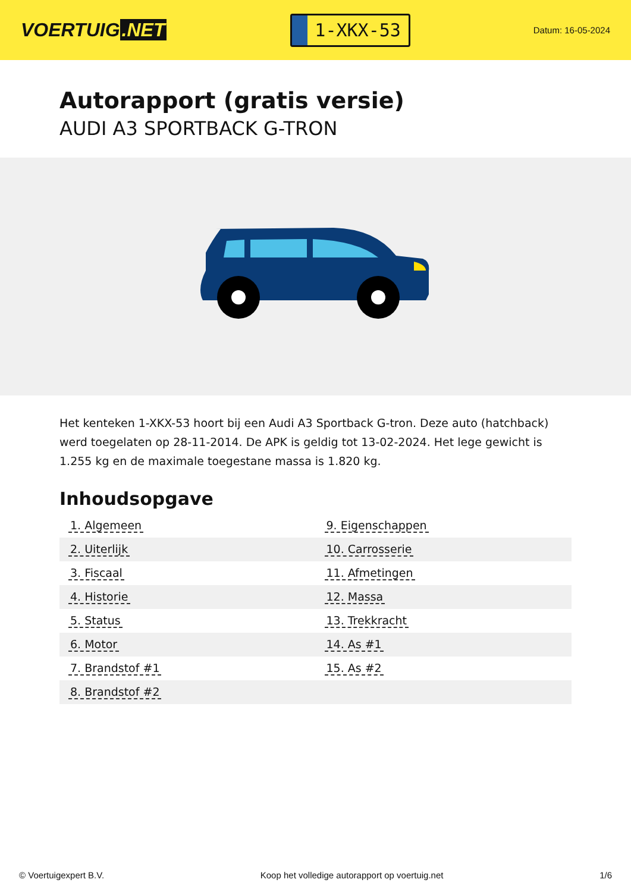VOERTUIG.NET
1-XKX-53
Datum: 16-05-2024
Autorapport (gratis versie)
AUDI A3 SPORTBACK G-TRON
Het kenteken 1-XKX-53 hoort bij een Audi A3 Sportback G-tron. Deze auto (hatchback) werd toegelaten op 28-11-2014. De APK is geldig tot 13-02-2024. Het lege gewicht is 1.255 kg en de maximale toegestane massa is 1.820 kg.
Inhoudsopgave
| 1. Algemeen | 9. Eigenschappen |
| 2. Uiterlijk | 10. Carrosserie |
| 3. Fiscaal | 11. Afmetingen |
| 4. Historie | 12. Massa |
| 5. Status | 13. Trekkracht |
| 6. Motor | 14. As #1 |
| 7. Brandstof #1 | 15. As #2 |
| 8. Brandstof #2 | |
© Voertuigexpert B.V. Koop het volledige autorapport op voertuig.net 1/6